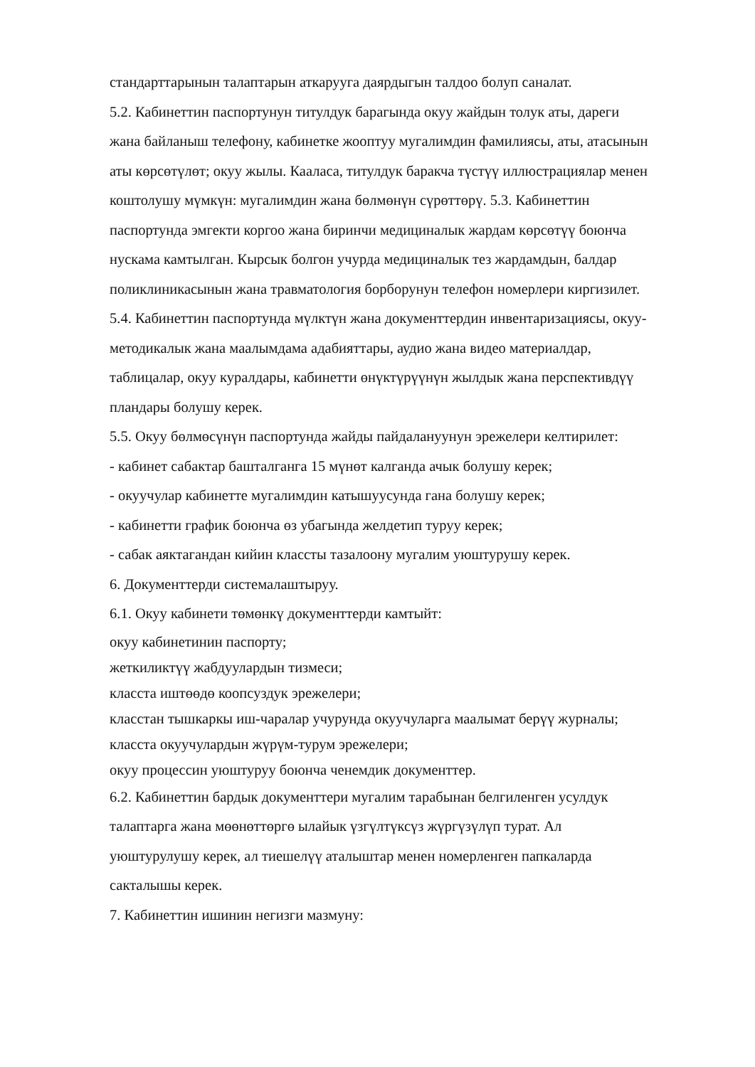стандарттарынын талаптарын аткарууга даярдыгын талдоо болуп саналат.
5.2. Кабинеттин паспортунун титулдук барагында окуу жайдын толук аты, дареги жана байланыш телефону, кабинетке жооптуу мугалимдин фамилиясы, аты, атасынын аты көрсөтүлөт; окуу жылы. Каалаcа, титулдук баракча түстүү иллюстрациялар менен коштолушу мүмкүн: мугалимдин жана бөлмөнүн сүрөттөрү. 5.3. Кабинеттин паспортунда эмгекти коргоо жана биринчи медициналык жардам көрсөтүү боюнча нускама камтылган. Кырсык болгон учурда медициналык тез жардамдын, балдар поликлиникасынын жана травматология борборунун телефон номерлери киргизилет.
5.4. Кабинеттин паспортунда мүлктүн жана документтердин инвентаризациясы, окуу-методикалык жана маалымдама адабияттары, аудио жана видео материалдар, таблицалар, окуу куралдары, кабинетти өнүктүрүүнүн жылдык жана перспективдүү пландары болушу керек.
5.5. Окуу бөлмөсүнүн паспортунда жайды пайдалануунун эрежелери келтирилет:
- кабинет сабактар башталганга 15 мүнөт калганда ачык болушу керек;
- окуучулар кабинетте мугалимдин катышуусунда гана болушу керек;
- кабинетти график боюнча өз убагында желдетип туруу керек;
- сабак аяктагандан кийин классты тазалоону мугалим уюштурушу керек.
6. Документтерди системалаштыруу.
6.1. Окуу кабинети төмөнкү документтерди камтыйт:
окуу кабинетинин паспорту;
жеткиликтүү жабдуулардын тизмеси;
класста иштөөдө коопсуздук эрежелери;
класстан тышкаркы иш-чаралар учурунда окуучуларга маалымат берүү журналы;
класста окуучулардын жүрүм-турум эрежелери;
окуу процессин уюштуруу боюнча ченемдик документтер.
6.2. Кабинеттин бардык документтери мугалим тарабынан белгиленген усулдук талаптарга жана мөөнөттөргө ылайык үзгүлтүксүз жүргүзүлүп турат. Ал уюштурулушу керек, ал тиешелүү аталыштар менен номерленген папкаларда сакталышы керек.
7. Кабинеттин ишинин негизги мазмуну: